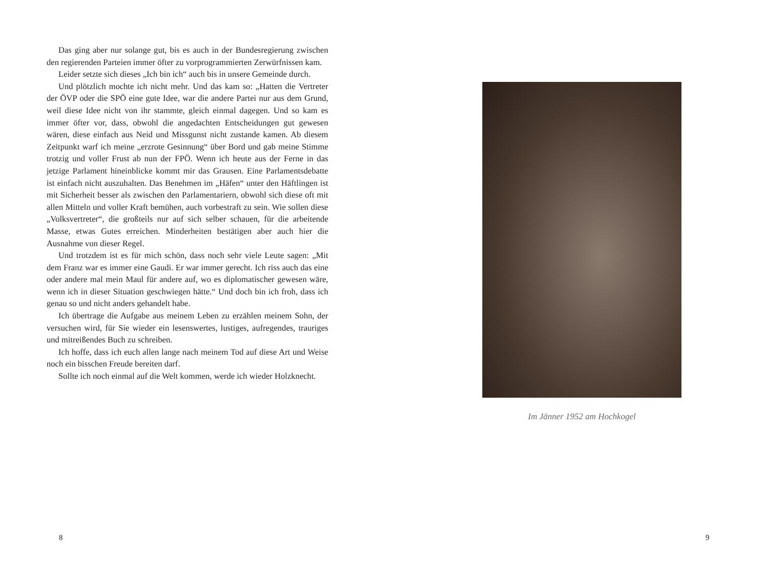Das ging aber nur solange gut, bis es auch in der Bundesregierung zwischen den regierenden Parteien immer öfter zu vorprogrammierten Zerwürfnissen kam.
Leider setzte sich dieses „Ich bin ich“ auch bis in unsere Gemeinde durch.
Und plötzlich mochte ich nicht mehr. Und das kam so: „Hatten die Vertreter der ÖVP oder die SPÖ eine gute Idee, war die andere Partei nur aus dem Grund, weil diese Idee nicht von ihr stammte, gleich einmal dagegen. Und so kam es immer öfter vor, dass, obwohl die angedachten Entscheidungen gut gewesen wären, diese einfach aus Neid und Missgunst nicht zustande kamen. Ab diesem Zeitpunkt warf ich meine „erzrote Gesinnung“ über Bord und gab meine Stimme trotzig und voller Frust ab nun der FPÖ. Wenn ich heute aus der Ferne in das jetzige Parlament hineinblicke kommt mir das Grausen. Eine Parlamentsdebatte ist einfach nicht auszuhalten. Das Benehmen im „Häfen“ unter den Häftlingen ist mit Sicherheit besser als zwischen den Parlamentariern, obwohl sich diese oft mit allen Mitteln und voller Kraft bemühen, auch vorbestraft zu sein. Wie sollen diese „Volksvertreter“, die großteils nur auf sich selber schauen, für die arbeitende Masse, etwas Gutes erreichen. Minderheiten bestätigen aber auch hier die Ausnahme von dieser Regel.
Und trotzdem ist es für mich schön, dass noch sehr viele Leute sagen: „Mit dem Franz war es immer eine Gaudi. Er war immer gerecht. Ich riss auch das eine oder andere mal mein Maul für andere auf, wo es diplomatischer gewesen wäre, wenn ich in dieser Situation geschwiegen hätte.“ Und doch bin ich froh, dass ich genau so und nicht anders gehandelt habe.
Ich übertrage die Aufgabe aus meinem Leben zu erzählen meinem Sohn, der versuchen wird, für Sie wieder ein lesenswertes, lustiges, aufregendes, trauriges und mitreißendes Buch zu schreiben.
Ich hoffe, dass ich euch allen lange nach meinem Tod auf diese Art und Weise noch ein bisschen Freude bereiten darf.
Sollte ich noch einmal auf die Welt kommen, werde ich wieder Holzknecht.
8
Im Jänner 1952 am Hochkogel
9